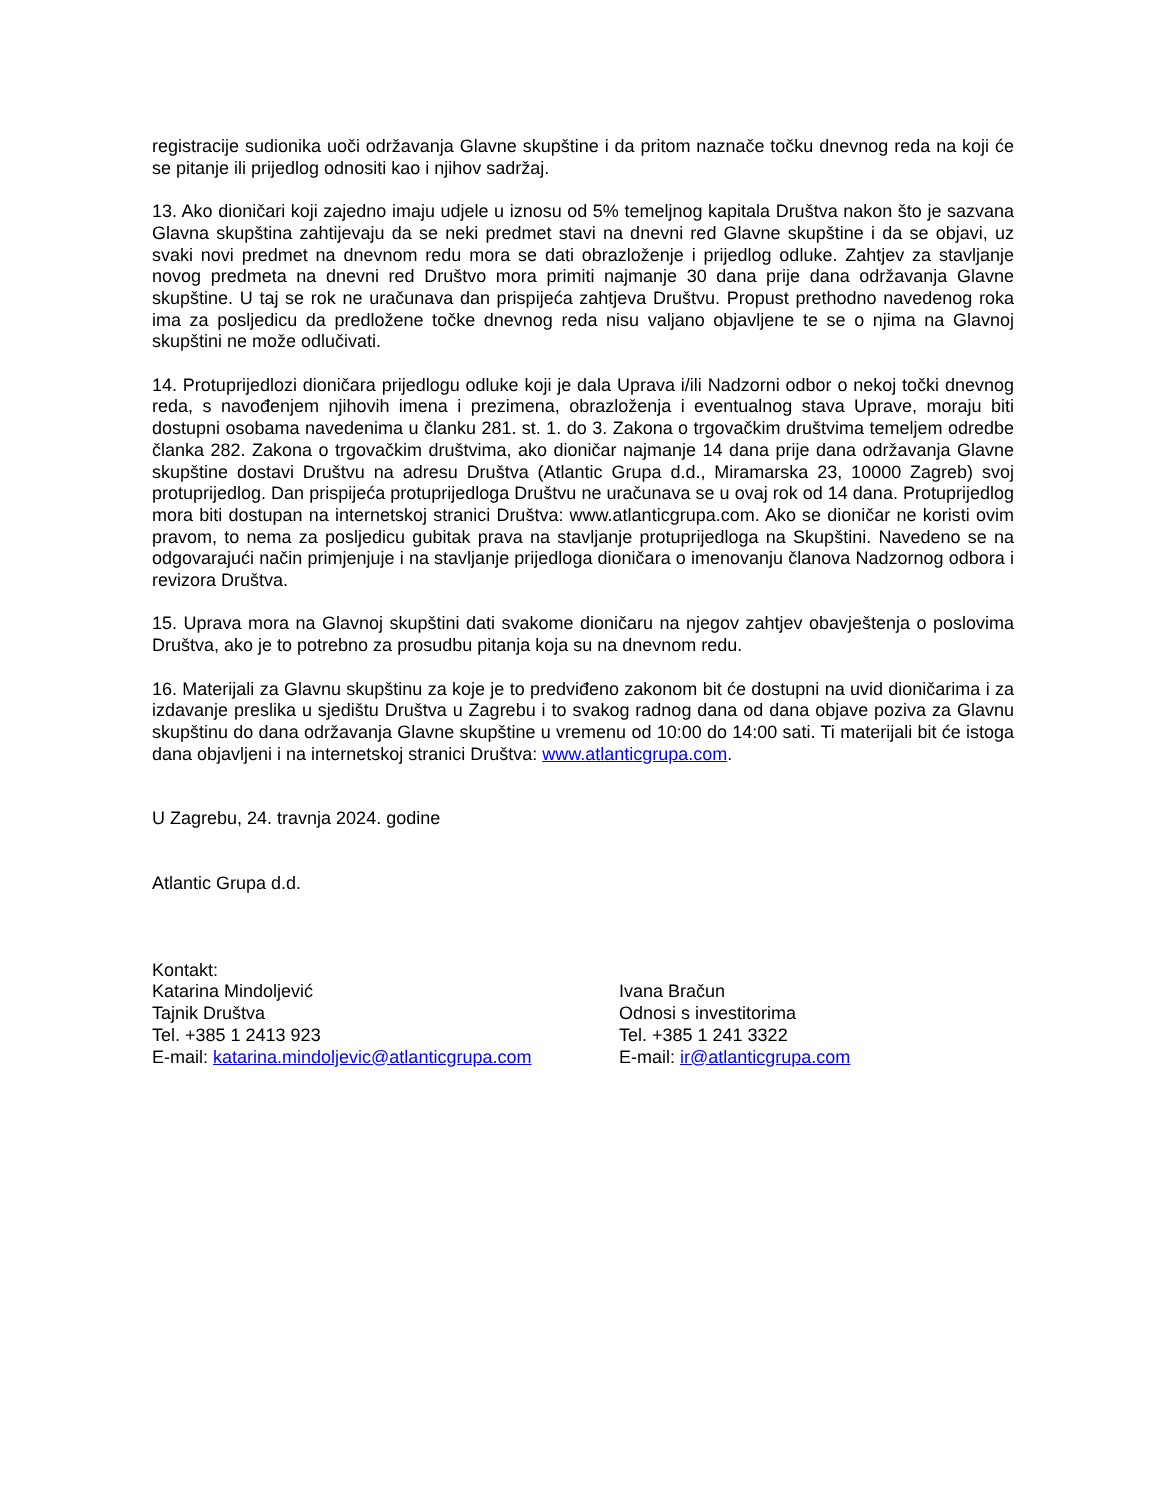registracije sudionika uoči održavanja Glavne skupštine i da pritom naznače točku dnevnog reda na koji će se pitanje ili prijedlog odnositi kao i njihov sadržaj.
13. Ako dioničari koji zajedno imaju udjele u iznosu od 5% temeljnog kapitala Društva nakon što je sazvana Glavna skupština zahtijevaju da se neki predmet stavi na dnevni red Glavne skupštine i da se objavi, uz svaki novi predmet na dnevnom redu mora se dati obrazloženje i prijedlog odluke. Zahtjev za stavljanje novog predmeta na dnevni red Društvo mora primiti najmanje 30 dana prije dana održavanja Glavne skupštine. U taj se rok ne uračunava dan prispijeća zahtjeva Društvu. Propust prethodno navedenog roka ima za posljedicu da predložene točke dnevnog reda nisu valjano objavljene te se o njima na Glavnoj skupštini ne može odlučivati.
14. Protuprijedlozi dioničara prijedlogu odluke koji je dala Uprava i/ili Nadzorni odbor o nekoj točki dnevnog reda, s navođenjem njihovih imena i prezimena, obrazloženja i eventualnog stava Uprave, moraju biti dostupni osobama navedenima u članku 281. st. 1. do 3. Zakona o trgovačkim društvima temeljem odredbe članka 282. Zakona o trgovačkim društvima, ako dioničar najmanje 14 dana prije dana održavanja Glavne skupštine dostavi Društvu na adresu Društva (Atlantic Grupa d.d., Miramarska 23, 10000 Zagreb) svoj protuprijedlog. Dan prispijeća protuprijedloga Društvu ne uračunava se u ovaj rok od 14 dana. Protuprijedlog mora biti dostupan na internetskoj stranici Društva: www.atlanticgrupa.com. Ako se dioničar ne koristi ovim pravom, to nema za posljedicu gubitak prava na stavljanje protuprijedloga na Skupštini. Navedeno se na odgovarajući način primjenjuje i na stavljanje prijedloga dioničara o imenovanju članova Nadzornog odbora i revizora Društva.
15. Uprava mora na Glavnoj skupštini dati svakome dioničaru na njegov zahtjev obavještenja o poslovima Društva, ako je to potrebno za prosudbu pitanja koja su na dnevnom redu.
16. Materijali za Glavnu skupštinu za koje je to predviđeno zakonom bit će dostupni na uvid dioničarima i za izdavanje preslika u sjedištu Društva u Zagrebu i to svakog radnog dana od dana objave poziva za Glavnu skupštinu do dana održavanja Glavne skupštine u vremenu od 10:00 do 14:00 sati. Ti materijali bit će istoga dana objavljeni i na internetskoj stranici Društva: www.atlanticgrupa.com.
U Zagrebu, 24. travnja 2024. godine
Atlantic Grupa d.d.
Kontakt:
Katarina Mindoljević
Tajnik Društva
Tel. +385 1 2413 923
E-mail: katarina.mindoljevic@atlanticgrupa.com
Ivana Bračun
Odnosi s investitorima
Tel. +385 1 241 3322
E-mail: ir@atlanticgrupa.com